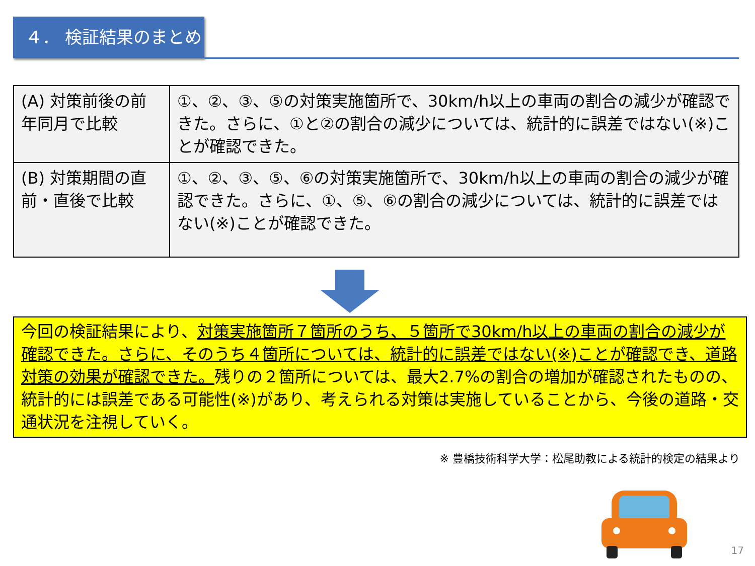４． 検証結果のまとめ
| (A) 対策前後の前年同月で比較 | ①、②、③、⑤の対策実施箇所で、30km/h以上の車両の割合の減少が確認できた。さらに、①と②の割合の減少については、統計的に誤差ではない(※)ことが確認できた。 |
| (B) 対策期間の直前・直後で比較 | ①、②、③、⑤、⑥の対策実施箇所で、30km/h以上の車両の割合の減少が確認できた。さらに、①、⑤、⑥の割合の減少については、統計的に誤差ではない(※)ことが確認できた。 |
今回の検証結果により、対策実施箇所７箇所のうち、５箇所で30km/h以上の車両の割合の減少が確認できた。さらに、そのうち４箇所については、統計的に誤差ではない(※)ことが確認でき、道路対策の効果が確認できた。残りの２箇所については、最大2.7%の割合の増加が確認されたものの、統計的には誤差である可能性(※)があり、考えられる対策は実施していることから、今後の道路・交通状況を注視していく。
※ 豊橋技術科学大学：松尾助教による統計的検定の結果より
17